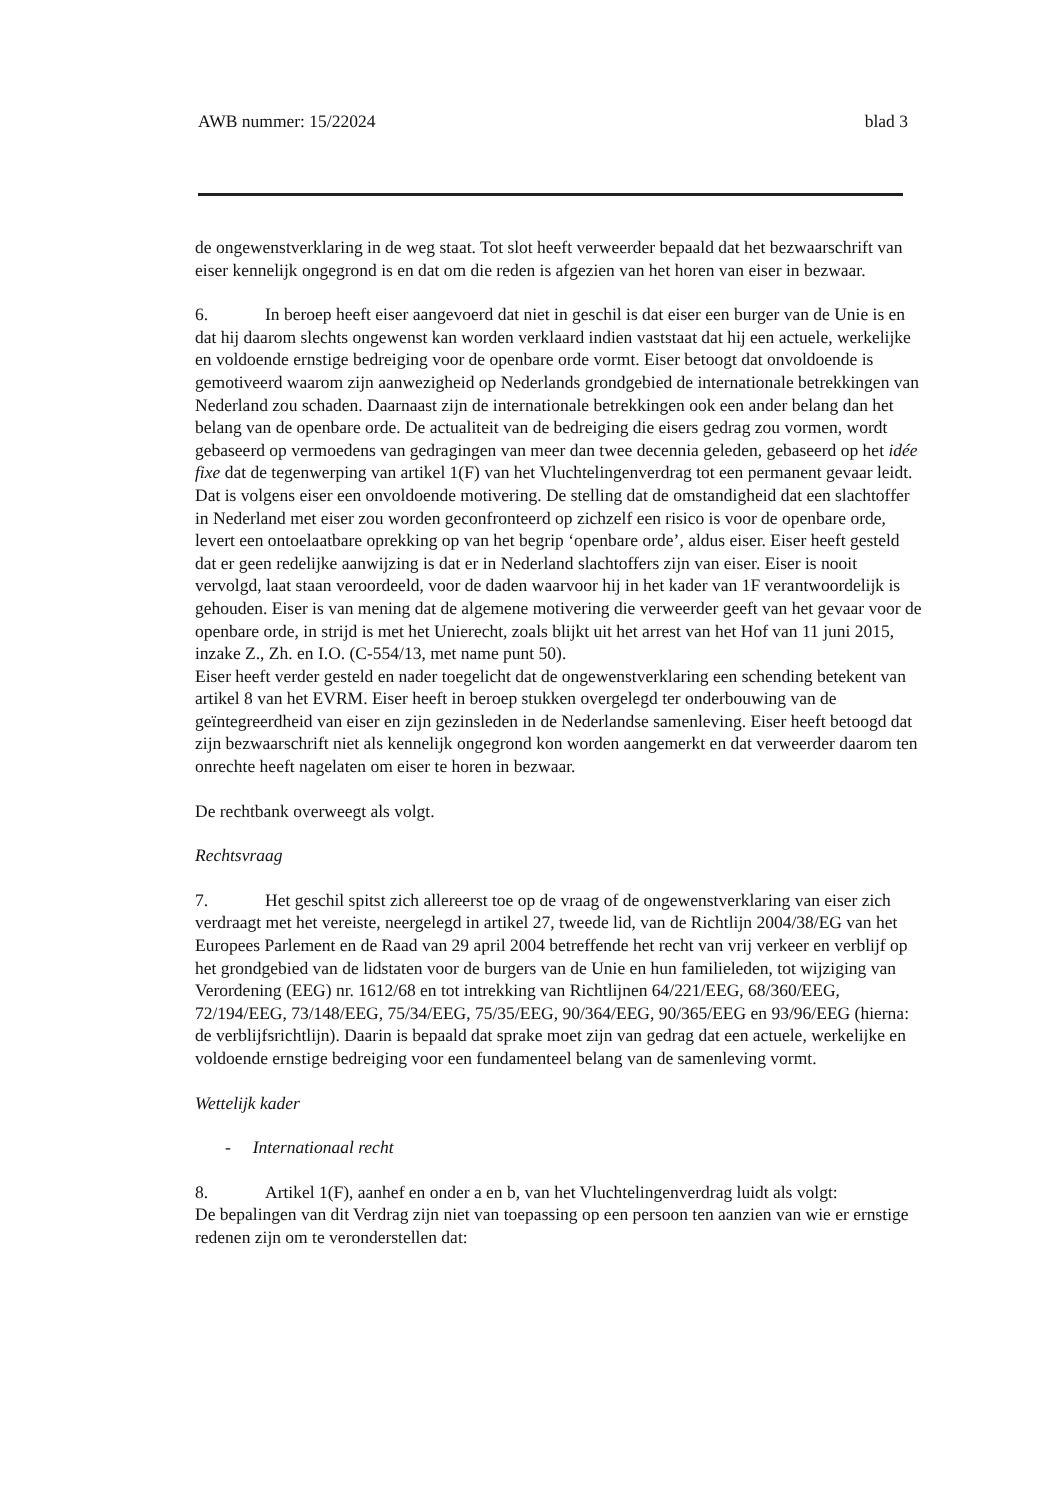AWB nummer: 15/22024 blad 3
de ongewenstverklaring in de weg staat. Tot slot heeft verweerder bepaald dat het bezwaarschrift van eiser kennelijk ongegrond is en dat om die reden is afgezien van het horen van eiser in bezwaar.
6. In beroep heeft eiser aangevoerd dat niet in geschil is dat eiser een burger van de Unie is en dat hij daarom slechts ongewenst kan worden verklaard indien vaststaat dat hij een actuele, werkelijke en voldoende ernstige bedreiging voor de openbare orde vormt. Eiser betoogt dat onvoldoende is gemotiveerd waarom zijn aanwezigheid op Nederlands grondgebied de internationale betrekkingen van Nederland zou schaden. Daarnaast zijn de internationale betrekkingen ook een ander belang dan het belang van de openbare orde. De actualiteit van de bedreiging die eisers gedrag zou vormen, wordt gebaseerd op vermoedens van gedragingen van meer dan twee decennia geleden, gebaseerd op het idée fixe dat de tegenwerping van artikel 1(F) van het Vluchtelingenverdrag tot een permanent gevaar leidt. Dat is volgens eiser een onvoldoende motivering. De stelling dat de omstandigheid dat een slachtoffer in Nederland met eiser zou worden geconfronteerd op zichzelf een risico is voor de openbare orde, levert een ontoelaatbare oprekking op van het begrip ‘openbare orde’, aldus eiser. Eiser heeft gesteld dat er geen redelijke aanwijzing is dat er in Nederland slachtoffers zijn van eiser. Eiser is nooit vervolgd, laat staan veroordeeld, voor de daden waarvoor hij in het kader van 1F verantwoordelijk is gehouden. Eiser is van mening dat de algemene motivering die verweerder geeft van het gevaar voor de openbare orde, in strijd is met het Unierecht, zoals blijkt uit het arrest van het Hof van 11 juni 2015, inzake Z., Zh. en I.O. (C-554/13, met name punt 50).
Eiser heeft verder gesteld en nader toegelicht dat de ongewenstverklaring een schending betekent van artikel 8 van het EVRM. Eiser heeft in beroep stukken overgelegd ter onderbouwing van de geïntegreerdheid van eiser en zijn gezinsleden in de Nederlandse samenleving. Eiser heeft betoogd dat zijn bezwaarschrift niet als kennelijk ongegrond kon worden aangemerkt en dat verweerder daarom ten onrechte heeft nagelaten om eiser te horen in bezwaar.
De rechtbank overweegt als volgt.
Rechtsvraag
7. Het geschil spitst zich allereerst toe op de vraag of de ongewenstverklaring van eiser zich verdraagt met het vereiste, neergelegd in artikel 27, tweede lid, van de Richtlijn 2004/38/EG van het Europees Parlement en de Raad van 29 april 2004 betreffende het recht van vrij verkeer en verblijf op het grondgebied van de lidstaten voor de burgers van de Unie en hun familieleden, tot wijziging van Verordening (EEG) nr. 1612/68 en tot intrekking van Richtlijnen 64/221/EEG, 68/360/EEG, 72/194/EEG, 73/148/EEG, 75/34/EEG, 75/35/EEG, 90/364/EEG, 90/365/EEG en 93/96/EEG (hierna: de verblijfsrichtlijn). Daarin is bepaald dat sprake moet zijn van gedrag dat een actuele, werkelijke en voldoende ernstige bedreiging voor een fundamenteel belang van de samenleving vormt.
Wettelijk kader
- Internationaal recht
8. Artikel 1(F), aanhef en onder a en b, van het Vluchtelingenverdrag luidt als volgt:
De bepalingen van dit Verdrag zijn niet van toepassing op een persoon ten aanzien van wie er ernstige redenen zijn om te veronderstellen dat: